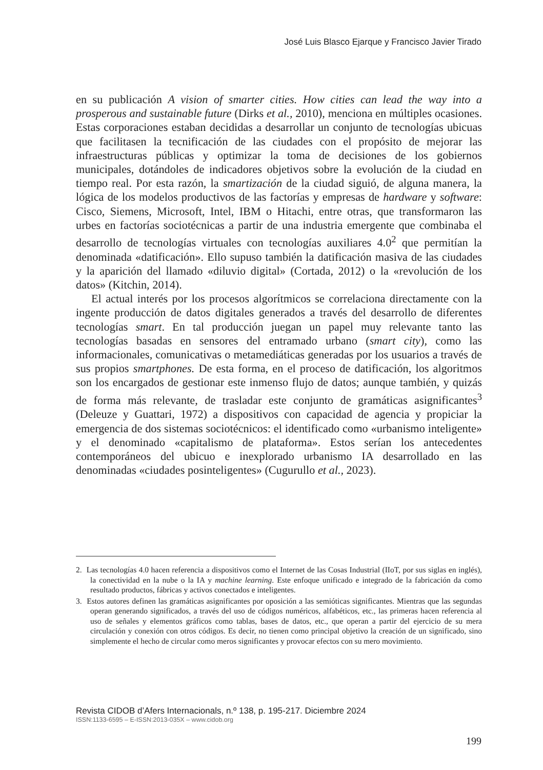José Luis Blasco Ejarque y Francisco Javier Tirado
en su publicación A vision of smarter cities. How cities can lead the way into a prosperous and sustainable future (Dirks et al., 2010), menciona en múltiples ocasiones. Estas corporaciones estaban decididas a desarrollar un conjunto de tecnologías ubicuas que facilitasen la tecnificación de las ciudades con el propósito de mejorar las infraestructuras públicas y optimizar la toma de decisiones de los gobiernos municipales, dotándoles de indicadores objetivos sobre la evolución de la ciudad en tiempo real. Por esta razón, la smartización de la ciudad siguió, de alguna manera, la lógica de los modelos productivos de las factorías y empresas de hardware y software: Cisco, Siemens, Microsoft, Intel, IBM o Hitachi, entre otras, que transformaron las urbes en factorías sociotécnicas a partir de una industria emergente que combinaba el desarrollo de tecnologías virtuales con tecnologías auxiliares 4.0<sup>2</sup> que permitían la denominada «datificación». Ello supuso también la datificación masiva de las ciudades y la aparición del llamado «diluvio digital» (Cortada, 2012) o la «revolución de los datos» (Kitchin, 2014).
El actual interés por los procesos algorítmicos se correlaciona directamente con la ingente producción de datos digitales generados a través del desarrollo de diferentes tecnologías smart. En tal producción juegan un papel muy relevante tanto las tecnologías basadas en sensores del entramado urbano (smart city), como las informacionales, comunicativas o metamediáticas generadas por los usuarios a través de sus propios smartphones. De esta forma, en el proceso de datificación, los algoritmos son los encargados de gestionar este inmenso flujo de datos; aunque también, y quizás de forma más relevante, de trasladar este conjunto de gramáticas asignificantes<sup>3</sup> (Deleuze y Guattari, 1972) a dispositivos con capacidad de agencia y propiciar la emergencia de dos sistemas sociotécnicos: el identificado como «urbanismo inteligente» y el denominado «capitalismo de plataforma». Estos serían los antecedentes contemporáneos del ubicuo e inexplorado urbanismo IA desarrollado en las denominadas «ciudades posinteligentes» (Cugurullo et al., 2023).
2. Las tecnologías 4.0 hacen referencia a dispositivos como el Internet de las Cosas Industrial (IIoT, por sus siglas en inglés), la conectividad en la nube o la IA y machine learning. Este enfoque unificado e integrado de la fabricación da como resultado productos, fábricas y activos conectados e inteligentes.
3. Estos autores definen las gramáticas asignificantes por oposición a las semióticas significantes. Mientras que las segundas operan generando significados, a través del uso de códigos numéricos, alfabéticos, etc., las primeras hacen referencia al uso de señales y elementos gráficos como tablas, bases de datos, etc., que operan a partir del ejercicio de su mera circulación y conexión con otros códigos. Es decir, no tienen como principal objetivo la creación de un significado, sino simplemente el hecho de circular como meros significantes y provocar efectos con su mero movimiento.
Revista CIDOB d’Afers Internacionals, n.º 138, p. 195-217. Diciembre 2024
ISSN:1133-6595 – E-ISSN:2013-035X – www.cidob.org
199